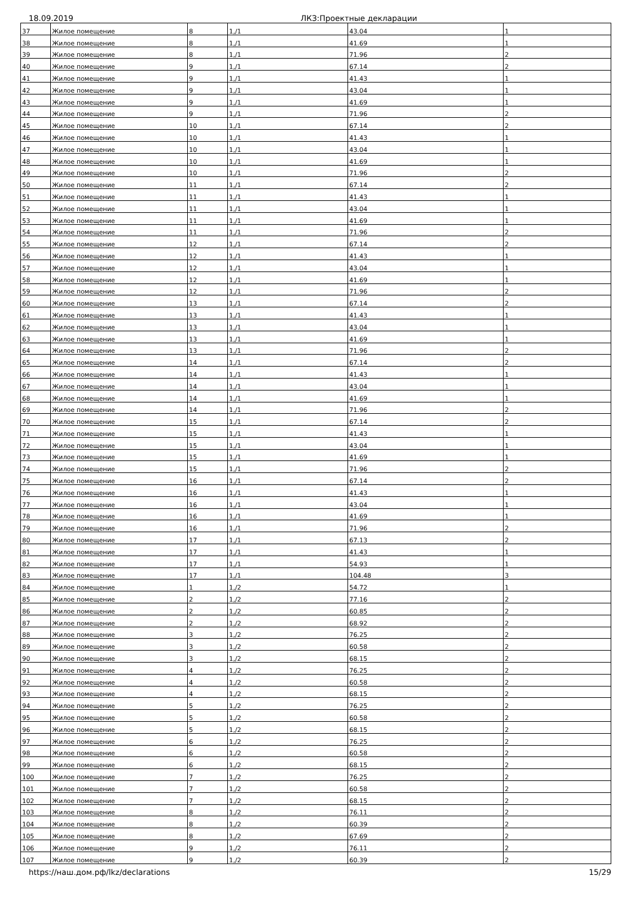18.09.2019 ЛКЗ:Проектные декларации
| 37 | Жилое помещение | 8 | 1,/1 | 43.04 | 1 |
| 38 | Жилое помещение | 8 | 1,/1 | 41.69 | 1 |
| 39 | Жилое помещение | 8 | 1,/1 | 71.96 | 2 |
| 40 | Жилое помещение | 9 | 1,/1 | 67.14 | 2 |
| 41 | Жилое помещение | 9 | 1,/1 | 41.43 | 1 |
| 42 | Жилое помещение | 9 | 1,/1 | 43.04 | 1 |
| 43 | Жилое помещение | 9 | 1,/1 | 41.69 | 1 |
| 44 | Жилое помещение | 9 | 1,/1 | 71.96 | 2 |
| 45 | Жилое помещение | 10 | 1,/1 | 67.14 | 2 |
| 46 | Жилое помещение | 10 | 1,/1 | 41.43 | 1 |
| 47 | Жилое помещение | 10 | 1,/1 | 43.04 | 1 |
| 48 | Жилое помещение | 10 | 1,/1 | 41.69 | 1 |
| 49 | Жилое помещение | 10 | 1,/1 | 71.96 | 2 |
| 50 | Жилое помещение | 11 | 1,/1 | 67.14 | 2 |
| 51 | Жилое помещение | 11 | 1,/1 | 41.43 | 1 |
| 52 | Жилое помещение | 11 | 1,/1 | 43.04 | 1 |
| 53 | Жилое помещение | 11 | 1,/1 | 41.69 | 1 |
| 54 | Жилое помещение | 11 | 1,/1 | 71.96 | 2 |
| 55 | Жилое помещение | 12 | 1,/1 | 67.14 | 2 |
| 56 | Жилое помещение | 12 | 1,/1 | 41.43 | 1 |
| 57 | Жилое помещение | 12 | 1,/1 | 43.04 | 1 |
| 58 | Жилое помещение | 12 | 1,/1 | 41.69 | 1 |
| 59 | Жилое помещение | 12 | 1,/1 | 71.96 | 2 |
| 60 | Жилое помещение | 13 | 1,/1 | 67.14 | 2 |
| 61 | Жилое помещение | 13 | 1,/1 | 41.43 | 1 |
| 62 | Жилое помещение | 13 | 1,/1 | 43.04 | 1 |
| 63 | Жилое помещение | 13 | 1,/1 | 41.69 | 1 |
| 64 | Жилое помещение | 13 | 1,/1 | 71.96 | 2 |
| 65 | Жилое помещение | 14 | 1,/1 | 67.14 | 2 |
| 66 | Жилое помещение | 14 | 1,/1 | 41.43 | 1 |
| 67 | Жилое помещение | 14 | 1,/1 | 43.04 | 1 |
| 68 | Жилое помещение | 14 | 1,/1 | 41.69 | 1 |
| 69 | Жилое помещение | 14 | 1,/1 | 71.96 | 2 |
| 70 | Жилое помещение | 15 | 1,/1 | 67.14 | 2 |
| 71 | Жилое помещение | 15 | 1,/1 | 41.43 | 1 |
| 72 | Жилое помещение | 15 | 1,/1 | 43.04 | 1 |
| 73 | Жилое помещение | 15 | 1,/1 | 41.69 | 1 |
| 74 | Жилое помещение | 15 | 1,/1 | 71.96 | 2 |
| 75 | Жилое помещение | 16 | 1,/1 | 67.14 | 2 |
| 76 | Жилое помещение | 16 | 1,/1 | 41.43 | 1 |
| 77 | Жилое помещение | 16 | 1,/1 | 43.04 | 1 |
| 78 | Жилое помещение | 16 | 1,/1 | 41.69 | 1 |
| 79 | Жилое помещение | 16 | 1,/1 | 71.96 | 2 |
| 80 | Жилое помещение | 17 | 1,/1 | 67.13 | 2 |
| 81 | Жилое помещение | 17 | 1,/1 | 41.43 | 1 |
| 82 | Жилое помещение | 17 | 1,/1 | 54.93 | 1 |
| 83 | Жилое помещение | 17 | 1,/1 | 104.48 | 3 |
| 84 | Жилое помещение | 1 | 1,/2 | 54.72 | 1 |
| 85 | Жилое помещение | 2 | 1,/2 | 77.16 | 2 |
| 86 | Жилое помещение | 2 | 1,/2 | 60.85 | 2 |
| 87 | Жилое помещение | 2 | 1,/2 | 68.92 | 2 |
| 88 | Жилое помещение | 3 | 1,/2 | 76.25 | 2 |
| 89 | Жилое помещение | 3 | 1,/2 | 60.58 | 2 |
| 90 | Жилое помещение | 3 | 1,/2 | 68.15 | 2 |
| 91 | Жилое помещение | 4 | 1,/2 | 76.25 | 2 |
| 92 | Жилое помещение | 4 | 1,/2 | 60.58 | 2 |
| 93 | Жилое помещение | 4 | 1,/2 | 68.15 | 2 |
| 94 | Жилое помещение | 5 | 1,/2 | 76.25 | 2 |
| 95 | Жилое помещение | 5 | 1,/2 | 60.58 | 2 |
| 96 | Жилое помещение | 5 | 1,/2 | 68.15 | 2 |
| 97 | Жилое помещение | 6 | 1,/2 | 76.25 | 2 |
| 98 | Жилое помещение | 6 | 1,/2 | 60.58 | 2 |
| 99 | Жилое помещение | 6 | 1,/2 | 68.15 | 2 |
| 100 | Жилое помещение | 7 | 1,/2 | 76.25 | 2 |
| 101 | Жилое помещение | 7 | 1,/2 | 60.58 | 2 |
| 102 | Жилое помещение | 7 | 1,/2 | 68.15 | 2 |
| 103 | Жилое помещение | 8 | 1,/2 | 76.11 | 2 |
| 104 | Жилое помещение | 8 | 1,/2 | 60.39 | 2 |
| 105 | Жилое помещение | 8 | 1,/2 | 67.69 | 2 |
| 106 | Жилое помещение | 9 | 1,/2 | 76.11 | 2 |
| 107 | Жилое помещение | 9 | 1,/2 | 60.39 | 2 |
https://наш.дом.рф/lkz/declarations 15/29